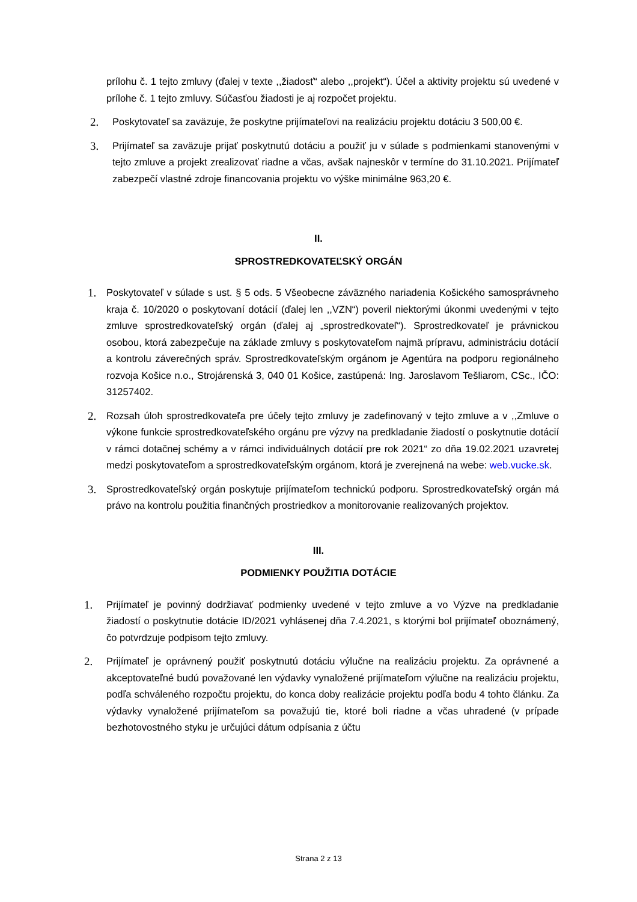prílohu č. 1 tejto zmluvy (ďalej v texte ,,žiadosť“ alebo ,,projekt“). Účel a aktivity projektu sú uvedené v prílohe č. 1 tejto zmluvy. Súčasťou žiadosti je aj rozpočet projektu.
2.
Poskytovateľ sa zaväzuje, že poskytne prijímateľovi na realizáciu projektu dotáciu 3 500,00 €.
3.
Prijímateľ sa zaväzuje prijať poskytnutú dotáciu a použiť ju v súlade s podmienkami stanovenými v tejto zmluve a projekt zrealizovať riadne a včas, avšak najneskôr v termíne do 31.10.2021. Prijímateľ zabezpečí vlastné zdroje financovania projektu vo výške minimálne 963,20 €.
II.
SPROSTREDKOVATEĽSKÝ ORGÁN
1.
Poskytovateľ v súlade s ust. § 5 ods. 5 Všeobecne záväzného nariadenia Košického samosprávneho kraja č. 10/2020 o poskytovaní dotácií (ďalej len ,,VZN“) poveril niektorými úkonmi uvedenými v tejto zmluve sprostredkovateľský orgán (ďalej aj „sprostredkovateľ“). Sprostredkovateľ je právnickou osobou, ktorá zabezpečuje na základe zmluvy s poskytovateľom najmä prípravu, administráciu dotácií a kontrolu záverečných správ. Sprostredkovateľským orgánom je Agentúra na podporu regionálneho rozvoja Košice n.o., Strojárenská 3, 040 01 Košice, zastúpená: Ing. Jaroslavom Tešliarom, CSc., IČO: 31257402.
2.
Rozsah úloh sprostredkovateľa pre účely tejto zmluvy je zadefinovaný v tejto zmluve a v ,,Zmluve o výkone funkcie sprostredkovateľského orgánu pre výzvy na predkladanie žiadostí o poskytnutie dotácií v rámci dotačnej schémy a v rámci individuálnych dotácií pre rok 2021“ zo dňa 19.02.2021 uzavretej medzi poskytovateľom a sprostredkovateľským orgánom, ktorá je zverejnená na webe: web.vucke.sk.
3.
Sprostredkovateľský orgán poskytuje prijímateľom technickú podporu. Sprostredkovateľský orgán má právo na kontrolu použitia finančných prostriedkov a monitorovanie realizovaných projektov.
III.
PODMIENKY POUŽITIA DOTÁCIE
1.
Prijímateľ je povinný dodržiavať podmienky uvedené v tejto zmluve a vo Výzve na predkladanie žiadostí o poskytnutie dotácie ID/2021 vyhlásenej dňa 7.4.2021, s ktorými bol prijímateľ oboznámený, čo potvrdzuje podpisom tejto zmluvy.
2.
Prijímateľ je oprávnený použiť poskytnutú dotáciu výlučne na realizáciu projektu. Za oprávnené a akceptovateľné budú považované len výdavky vynaložené prijímateľom výlučne na realizáciu projektu, podľa schváleného rozpočtu projektu, do konca doby realizácie projektu podľa bodu 4 tohto článku. Za výdavky vynaložené prijímateľom sa považujú tie, ktoré boli riadne a včas uhradené (v prípade bezhotovostného styku je určujúci dátum odpísania z účtu
Strana 2 z 13